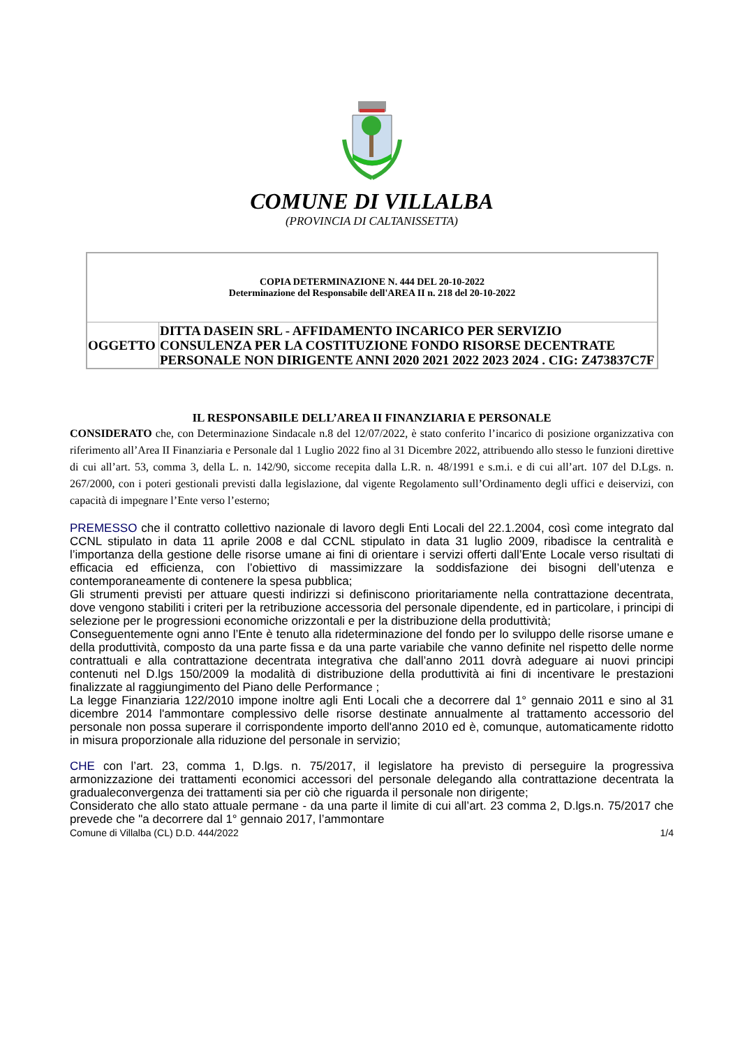COMUNE DI VILLALBA
(PROVINCIA DI CALTANISSETTA)
| COPIA DETERMINAZIONE N. 444 DEL 20-10-2022 Determinazione del Responsabile dell'AREA II n. 218 del 20-10-2022 | |
| OGGETTO | DITTA DASEIN SRL - AFFIDAMENTO INCARICO PER SERVIZIO CONSULENZA PER LA COSTITUZIONE FONDO RISORSE DECENTRATE PERSONALE NON DIRIGENTE ANNI 2020 2021 2022 2023 2024 . CIG: Z473837C7F |
IL RESPONSABILE DELL’AREA II FINANZIARIA E PERSONALE
CONSIDERATO che, con Determinazione Sindacale n.8 del 12/07/2022, è stato conferito l’incarico di posizione organizzativa con riferimento all’Area II Finanziaria e Personale dal 1 Luglio 2022 fino al 31 Dicembre 2022, attribuendo allo stesso le funzioni direttive di cui all’art. 53, comma 3, della L. n. 142/90, siccome recepita dalla L.R. n. 48/1991 e s.m.i. e di cui all’art. 107 del D.Lgs. n. 267/2000, con i poteri gestionali previsti dalla legislazione, dal vigente Regolamento sull’Ordinamento degli uffici e deiservizi, con capacità di impegnare l’Ente verso l’esterno;
PREMESSO che il contratto collettivo nazionale di lavoro degli Enti Locali del 22.1.2004, così come integrato dal CCNL stipulato in data 11 aprile 2008 e dal CCNL stipulato in data 31 luglio 2009, ribadisce la centralità e l’importanza della gestione delle risorse umane ai fini di orientare i servizi offerti dall’Ente Locale verso risultati di efficacia ed efficienza, con l’obiettivo di massimizzare la soddisfazione dei bisogni dell’utenza e contemporaneamente di contenere la spesa pubblica;
Gli strumenti previsti per attuare questi indirizzi si definiscono prioritariamente nella contrattazione decentrata, dove vengono stabiliti i criteri per la retribuzione accessoria del personale dipendente, ed in particolare, i principi di selezione per le progressioni economiche orizzontali e per la distribuzione della produttività;
Conseguentemente ogni anno l’Ente è tenuto alla rideterminazione del fondo per lo sviluppo delle risorse umane e della produttività, composto da una parte fissa e da una parte variabile che vanno definite nel rispetto delle norme contrattuali e alla contrattazione decentrata integrativa che dall’anno 2011 dovrà adeguare ai nuovi principi contenuti nel D.lgs 150/2009 la modalità di distribuzione della produttività ai fini di incentivare le prestazioni finalizzate al raggiungimento del Piano delle Performance ;
La legge Finanziaria 122/2010 impone inoltre agli Enti Locali che a decorrere dal 1° gennaio 2011 e sino al 31 dicembre 2014 l'ammontare complessivo delle risorse destinate annualmente al trattamento accessorio del personale non possa superare il corrispondente importo dell'anno 2010 ed è, comunque, automaticamente ridotto in misura proporzionale alla riduzione del personale in servizio;
CHE con l’art. 23, comma 1, D.lgs. n. 75/2017, il legislatore ha previsto di perseguire la progressiva armonizzazione dei trattamenti economici accessori del personale delegando alla contrattazione decentrata la gradualeconvergenza dei trattamenti sia per ciò che riguarda il personale non dirigente;
Considerato che allo stato attuale permane - da una parte il limite di cui all’art. 23 comma 2, D.lgs.n. 75/2017 che prevede che "a decorrere dal 1° gennaio 2017, l’ammontare
Comune di Villalba (CL) D.D. 444/2022 1/4